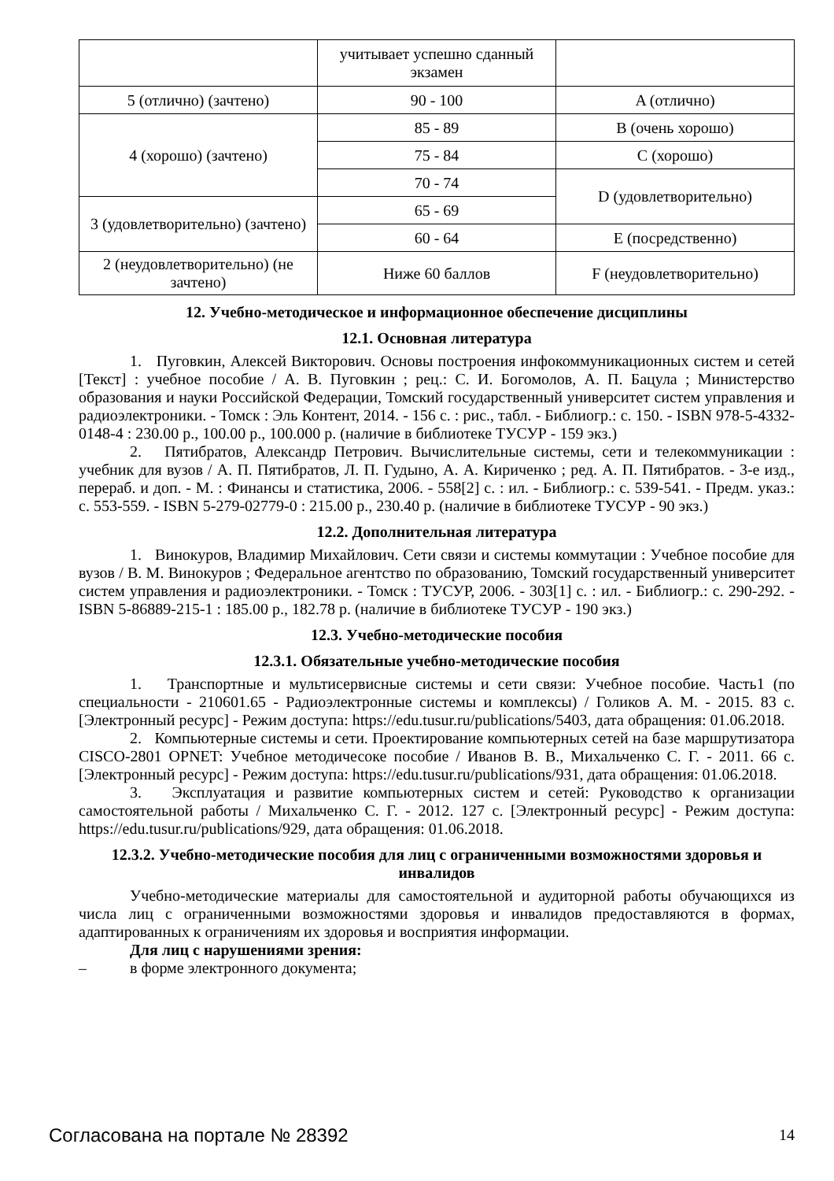| | учитывает успешно сданный экзамен | |
| 5 (отлично) (зачтено) | 90 - 100 | A (отлично) |
| 4 (хорошо) (зачтено) | 85 - 89 | B (очень хорошо) |
| | 75 - 84 | C (хорошо) |
| | 70 - 74 | D (удовлетворительно) |
| 3 (удовлетворительно) (зачтено) | 65 - 69 | |
| | 60 - 64 | E (посредственно) |
| 2 (неудовлетворительно) (не зачтено) | Ниже 60 баллов | F (неудовлетворительно) |
12. Учебно-методическое и информационное обеспечение дисциплины
12.1. Основная литература
1. Пуговкин, Алексей Викторович. Основы построения инфокоммуникационных систем и сетей [Текст] : учебное пособие / А. В. Пуговкин ; рец.: С. И. Богомолов, А. П. Бацула ; Министерство образования и науки Российской Федерации, Томский государственный университет систем управления и радиоэлектроники. - Томск : Эль Контент, 2014. - 156 с. : рис., табл. - Библиогр.: с. 150. - ISBN 978-5-4332-0148-4 : 230.00 р., 100.00 р., 100.000 р. (наличие в библиотеке ТУСУР - 159 экз.)
2. Пятибратов, Александр Петрович. Вычислительные системы, сети и телекоммуникации : учебник для вузов / А. П. Пятибратов, Л. П. Гудыно, А. А. Кириченко ; ред. А. П. Пятибратов. - 3-е изд., перераб. и доп. - М. : Финансы и статистика, 2006. - 558[2] с. : ил. - Библиогр.: с. 539-541. - Предм. указ.: с. 553-559. - ISBN 5-279-02779-0 : 215.00 р., 230.40 р. (наличие в библиотеке ТУСУР - 90 экз.)
12.2. Дополнительная литература
1. Винокуров, Владимир Михайлович. Сети связи и системы коммутации : Учебное пособие для вузов / В. М. Винокуров ; Федеральное агентство по образованию, Томский государственный университет систем управления и радиоэлектроники. - Томск : ТУСУР, 2006. - 303[1] с. : ил. - Библиогр.: с. 290-292. - ISBN 5-86889-215-1 : 185.00 р., 182.78 р. (наличие в библиотеке ТУСУР - 190 экз.)
12.3. Учебно-методические пособия
12.3.1. Обязательные учебно-методические пособия
1. Транспортные и мультисервисные системы и сети связи: Учебное пособие. Часть1 (по специальности - 210601.65 - Радиоэлектронные системы и комплексы) / Голиков А. М. - 2015. 83 с. [Электронный ресурс] - Режим доступа: https://edu.tusur.ru/publications/5403, дата обращения: 01.06.2018.
2. Компьютерные системы и сети. Проектирование компьютерных сетей на базе маршрутизатора CISCO-2801 OPNET: Учебное методичесоке пособие / Иванов В. В., Михальченко С. Г. - 2011. 66 с. [Электронный ресурс] - Режим доступа: https://edu.tusur.ru/publications/931, дата обращения: 01.06.2018.
3. Эксплуатация и развитие компьютерных систем и сетей: Руководство к организации самостоятельной работы / Михальченко С. Г. - 2012. 127 с. [Электронный ресурс] - Режим доступа: https://edu.tusur.ru/publications/929, дата обращения: 01.06.2018.
12.3.2. Учебно-методические пособия для лиц с ограниченными возможностями здоровья и инвалидов
Учебно-методические материалы для самостоятельной и аудиторной работы обучающихся из числа лиц с ограниченными возможностями здоровья и инвалидов предоставляются в формах, адаптированных к ограничениям их здоровья и восприятия информации.
Для лиц с нарушениями зрения:
– в форме электронного документа;
Согласована на портале № 28392 14